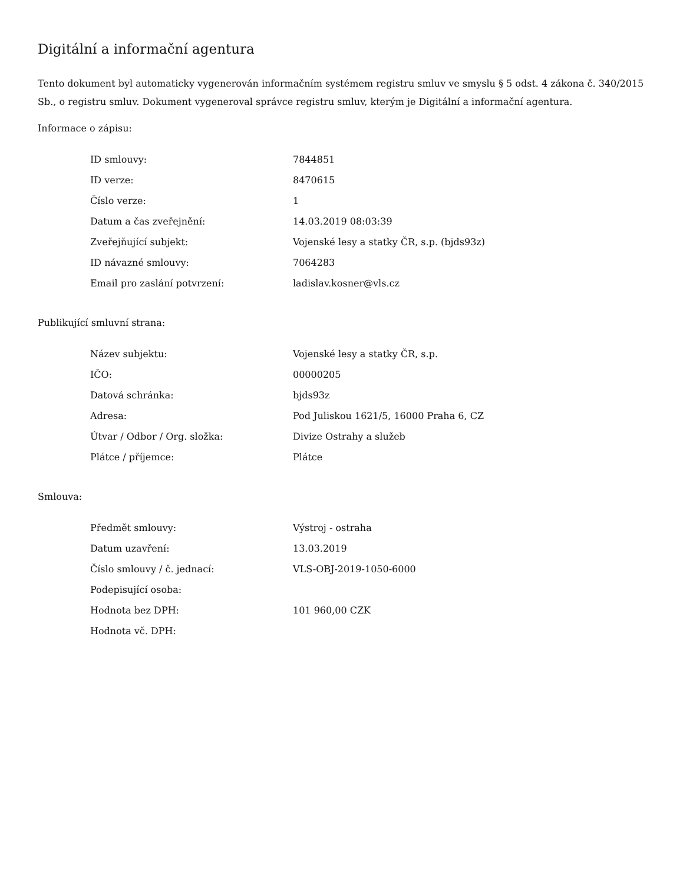Digitální a informační agentura
Tento dokument byl automaticky vygenerován informačním systémem registru smluv ve smyslu § 5 odst. 4 zákona č. 340/2015 Sb., o registru smluv. Dokument vygeneroval správce registru smluv, kterým je Digitální a informační agentura.
Informace o zápisu:
| ID smlouvy: | 7844851 |
| ID verze: | 8470615 |
| Číslo verze: | 1 |
| Datum a čas zveřejnění: | 14.03.2019 08:03:39 |
| Zveřejňující subjekt: | Vojenské lesy a statky ČR, s.p. (bjds93z) |
| ID návazné smlouvy: | 7064283 |
| Email pro zaslání potvrzení: | ladislav.kosner@vls.cz |
Publikující smluvní strana:
| Název subjektu: | Vojenské lesy a statky ČR, s.p. |
| IČO: | 00000205 |
| Datová schránka: | bjds93z |
| Adresa: | Pod Juliskou 1621/5, 16000 Praha 6, CZ |
| Útvar / Odbor / Org. složka: | Divize Ostrahy a služeb |
| Plátce / příjemce: | Plátce |
Smlouva:
| Předmět smlouvy: | Výstroj - ostraha |
| Datum uzavření: | 13.03.2019 |
| Číslo smlouvy / č. jednací: | VLS-OBJ-2019-1050-6000 |
| Podepisující osoba: | |
| Hodnota bez DPH: | 101 960,00 CZK |
| Hodnota vč. DPH: | |